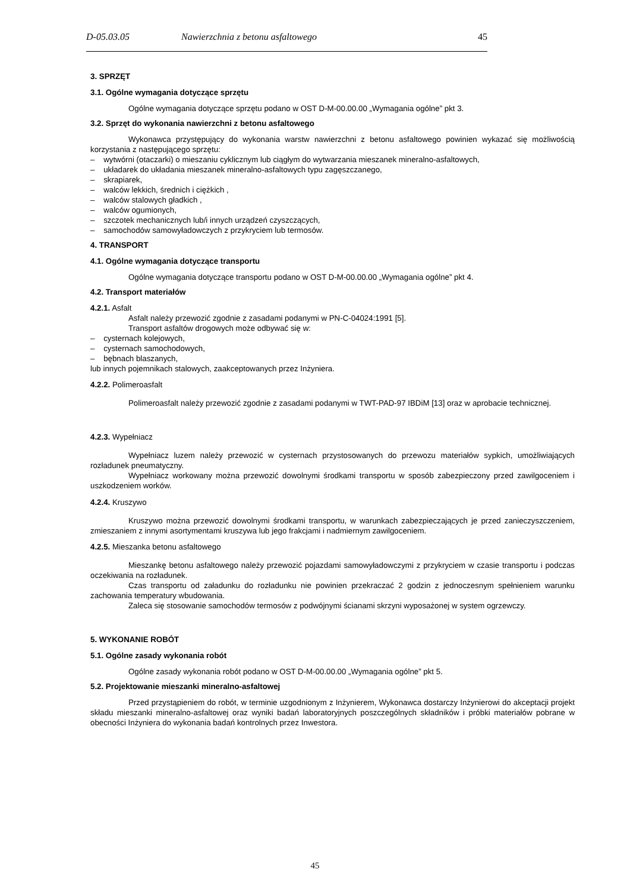D-05.03.05 Nawierzchnia z betonu asfaltowego 45
3. SPRZĘT
3.1. Ogólne wymagania dotyczące sprzętu
Ogólne wymagania dotyczące sprzętu podano w OST D-M-00.00.00 „Wymagania ogólne” pkt 3.
3.2. Sprzęt do wykonania nawierzchni z betonu asfaltowego
Wykonawca przystępujący do wykonania warstw nawierzchni z betonu asfaltowego powinien wykazać się możliwością korzystania z następującego sprzętu:
– wytwórni (otaczarki) o mieszaniu cyklicznym lub ciągłym do wytwarzania mieszanek mineralno-asfaltowych,
– układarek do układania mieszanek mineralno-asfaltowych typu zagęszczanego,
– skrapiarek,
– walców lekkich, średnich i ciężkich ,
– walców stalowych gładkich ,
– walców ogumionych,
– szczotek mechanicznych lub/i innych urządzeń czyszczących,
– samochodów samowyładowczych z przykryciem lub termosów.
4. TRANSPORT
4.1. Ogólne wymagania dotyczące transportu
Ogólne wymagania dotyczące transportu podano w OST D-M-00.00.00 „Wymagania ogólne” pkt 4.
4.2. Transport materiałów
4.2.1. Asfalt
Asfalt należy przewozić zgodnie z zasadami podanymi w PN-C-04024:1991 [5].
Transport asfaltów drogowych może odbywać się w:
– cysternach kolejowych,
– cysternach samochodowych,
– bębnach blaszanych,
lub innych pojemnikach stalowych, zaakceptowanych przez Inżyniera.
4.2.2. Polimeroasfalt
Polimeroasfalt należy przewozić zgodnie z zasadami podanymi w TWT-PAD-97 IBDiM [13] oraz w aprobacie technicznej.
4.2.3. Wypełniacz
Wypełniacz luzem należy przewozić w cysternach przystosowanych do przewozu materiałów sypkich, umożliwiających rozładunek pneumatyczny.
Wypełniacz workowany można przewozić dowolnymi środkami transportu w sposób zabezpieczony przed zawilgoceniem i uszkodzeniem worków.
4.2.4. Kruszywo
Kruszywo można przewozić dowolnymi środkami transportu, w warunkach zabezpieczających je przed zanieczyszczeniem, zmieszaniem z innymi asortymentami kruszywa lub jego frakcjami i nadmiernym zawilgoceniem.
4.2.5. Mieszanka betonu asfaltowego
Mieszankę betonu asfaltowego należy przewozić pojazdami samowyładowczymi z przykryciem w czasie transportu i podczas oczekiwania na rozładunek.
Czas transportu od załadunku do rozładunku nie powinien przekraczać 2 godzin z jednoczesnym spełnieniem warunku zachowania temperatury wbudowania.
Zaleca się stosowanie samochodów termosów z podwójnymi ścianami skrzyni wyposażonej w system ogrzewczy.
5. WYKONANIE ROBÓT
5.1. Ogólne zasady wykonania robót
Ogólne zasady wykonania robót podano w OST D-M-00.00.00 „Wymagania ogólne” pkt 5.
5.2. Projektowanie mieszanki mineralno-asfaltowej
Przed przystąpieniem do robót, w terminie uzgodnionym z Inżynierem, Wykonawca dostarczy Inżynierowi do akceptacji projekt składu mieszanki mineralno-asfaltowej oraz wyniki badań laboratoryjnych poszczególnych składników i próbki materiałów pobrane w obecności Inżyniera do wykonania badań kontrolnych przez Inwestora.
45